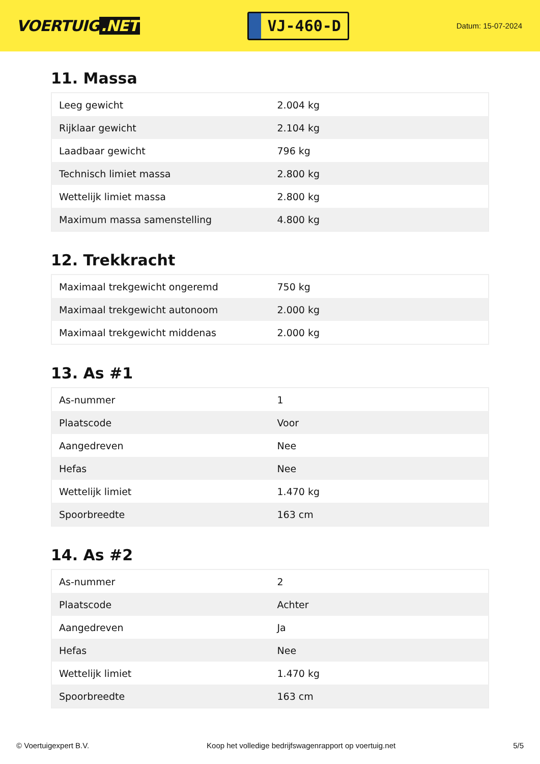VOERTUIG.NET
VJ-460-D
Datum: 15-07-2024
11. Massa
| Leeg gewicht | 2.004 kg |
| Rijklaar gewicht | 2.104 kg |
| Laadbaar gewicht | 796 kg |
| Technisch limiet massa | 2.800 kg |
| Wettelijk limiet massa | 2.800 kg |
| Maximum massa samenstelling | 4.800 kg |
12. Trekkracht
| Maximaal trekgewicht ongeremd | 750 kg |
| Maximaal trekgewicht autonoom | 2.000 kg |
| Maximaal trekgewicht middenas | 2.000 kg |
13. As #1
| As-nummer | 1 |
| Plaatscode | Voor |
| Aangedreven | Nee |
| Hefas | Nee |
| Wettelijk limiet | 1.470 kg |
| Spoorbreedte | 163 cm |
14. As #2
| As-nummer | 2 |
| Plaatscode | Achter |
| Aangedreven | Ja |
| Hefas | Nee |
| Wettelijk limiet | 1.470 kg |
| Spoorbreedte | 163 cm |
© Voertuigexpert B.V. Koop het volledige bedrijfswagenrapport op voertuig.net 5/5